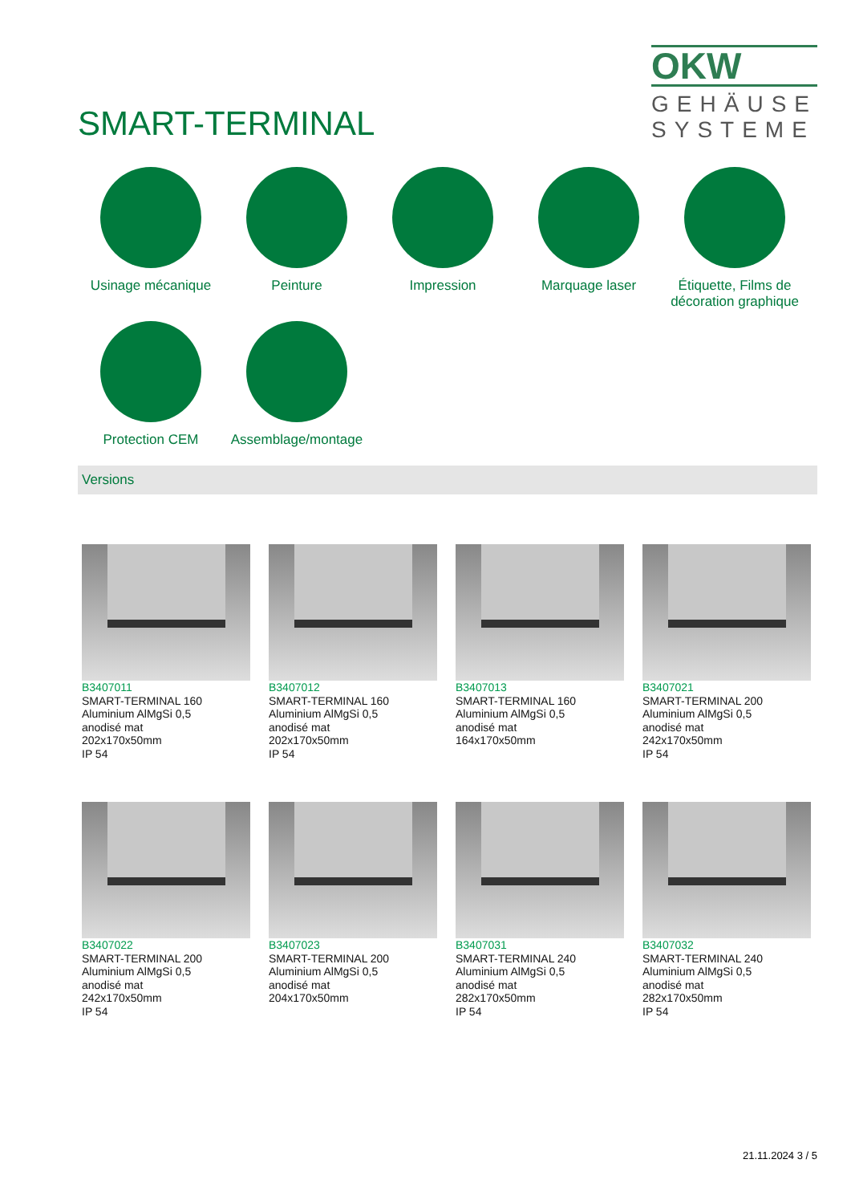SMART-TERMINAL
OKW
GEHÄUSE
SYSTEME
Usinage mécanique
Peinture
Impression
Marquage laser
Étiquette, Films de décoration graphique
Protection CEM
Assemblage/montage
Versions
B3407011
SMART-TERMINAL 160
Aluminium AlMgSi 0,5
anodisé mat
202x170x50mm
IP 54
B3407012
SMART-TERMINAL 160
Aluminium AlMgSi 0,5
anodisé mat
202x170x50mm
IP 54
B3407013
SMART-TERMINAL 160
Aluminium AlMgSi 0,5
anodisé mat
164x170x50mm
B3407021
SMART-TERMINAL 200
Aluminium AlMgSi 0,5
anodisé mat
242x170x50mm
IP 54
B3407022
SMART-TERMINAL 200
Aluminium AlMgSi 0,5
anodisé mat
242x170x50mm
IP 54
B3407023
SMART-TERMINAL 200
Aluminium AlMgSi 0,5
anodisé mat
204x170x50mm
B3407031
SMART-TERMINAL 240
Aluminium AlMgSi 0,5
anodisé mat
282x170x50mm
IP 54
B3407032
SMART-TERMINAL 240
Aluminium AlMgSi 0,5
anodisé mat
282x170x50mm
IP 54
21.11.2024 3 / 5